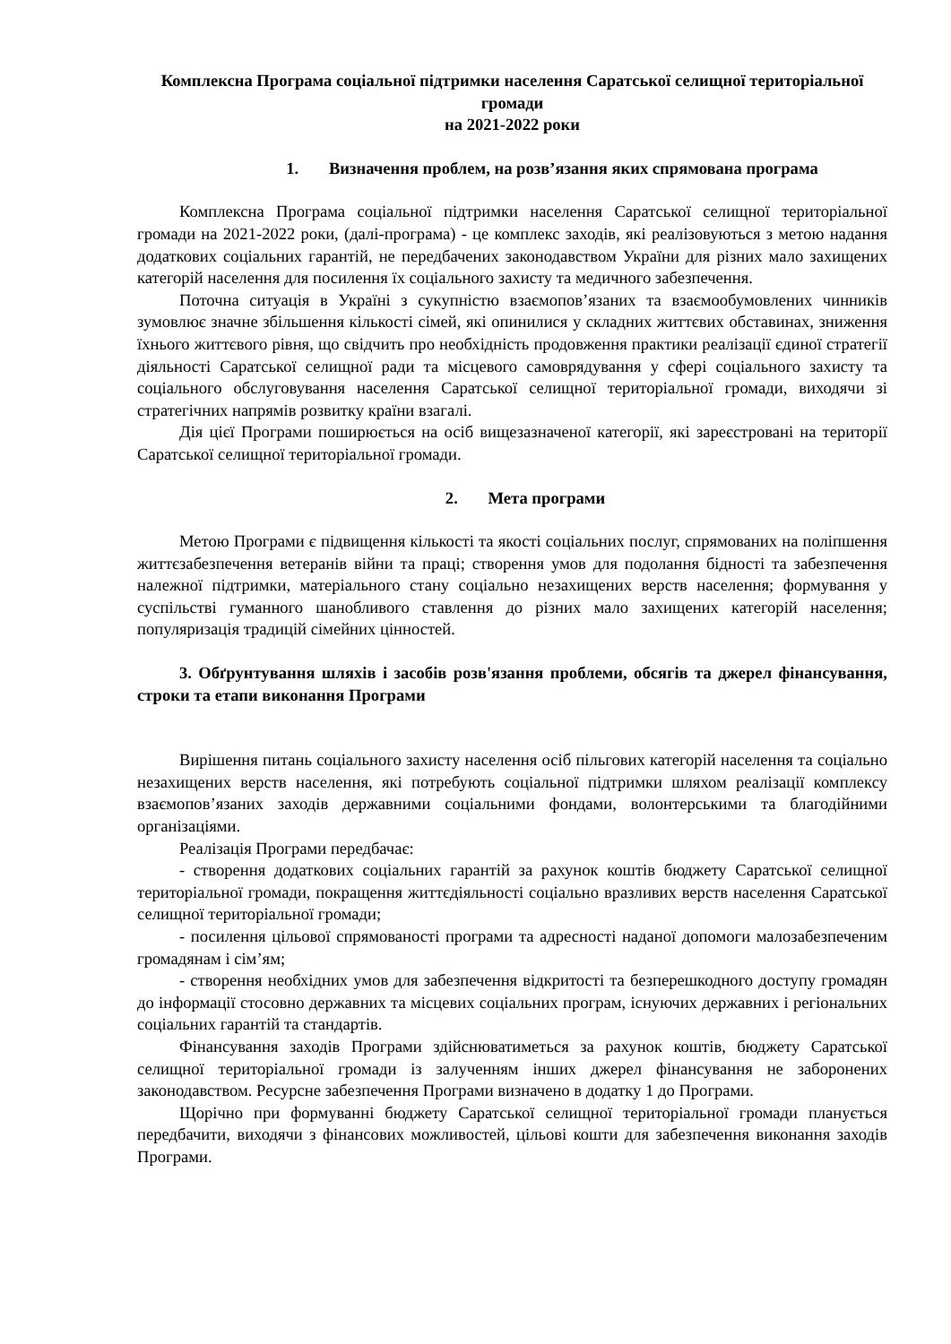Комплексна Програма соціальної підтримки населення Саратської селищної територіальної громади
на 2021-2022 роки
1. Визначення проблем, на розв’язання яких спрямована програма
Комплексна Програма соціальної підтримки населення Саратської селищної територіальної громади на 2021-2022 роки, (далі-програма) - це комплекс заходів, які реалізовуються з метою надання додаткових соціальних гарантій, не передбачених законодавством України для різних мало захищених категорій населення для посилення їх соціального захисту та медичного забезпечення.
Поточна ситуація в Україні з сукупністю взаємопов’язаних та взаємообумовлених чинників зумовлює значне збільшення кількості сімей, які опинилися у складних життєвих обставинах, зниження їхнього життєвого рівня, що свідчить про необхідність продовження практики реалізації єдиної стратегії діяльності Саратської селищної ради та місцевого самоврядування у сфері соціального захисту та соціального обслуговування населення Саратської селищної територіальної громади, виходячи зі стратегічних напрямів розвитку країни взагалі.
Дія цієї Програми поширюється на осіб вищезазначеної категорії, які зареєстровані на території Саратської селищної територіальної громади.
2. Мета програми
Метою Програми є підвищення кількості та якості соціальних послуг, спрямованих на поліпшення життєзабезпечення ветеранів війни та праці; створення умов для подолання бідності та забезпечення належної підтримки, матеріального стану соціально незахищених верств населення; формування у суспільстві гуманного шанобливого ставлення до різних мало захищених категорій населення; популяризація традицій сімейних цінностей.
3. Обґрунтування шляхів і засобів розв'язання проблеми, обсягів та джерел фінансування, строки та етапи виконання Програми
Вирішення питань соціального захисту населення осіб пільгових категорій населення та соціально незахищених верств населення, які потребують соціальної підтримки шляхом реалізації комплексу взаємопов’язаних заходів державними соціальними фондами, волонтерськими та благодійними організаціями.
Реалізація Програми передбачає:
- створення додаткових соціальних гарантій за рахунок коштів бюджету Саратської селищної територіальної громади, покращення життєдіяльності соціально вразливих верств населення Саратської селищної територіальної громади;
- посилення цільової спрямованості програми та адресності наданої допомоги малозабезпеченим громадянам і сім’ям;
- створення необхідних умов для забезпечення відкритості та безперешкодного доступу громадян до інформації стосовно державних та місцевих соціальних програм, існуючих державних і регіональних соціальних гарантій та стандартів.
Фінансування заходів Програми здійснюватиметься за рахунок коштів, бюджету Саратської селищної територіальної громади із залученням інших джерел фінансування не заборонених законодавством. Ресурсне забезпечення Програми визначено в додатку 1 до Програми.
Щорічно при формуванні бюджету Саратської селищної територіальної громади планується передбачити, виходячи з фінансових можливостей, цільові кошти для забезпечення виконання заходів Програми.